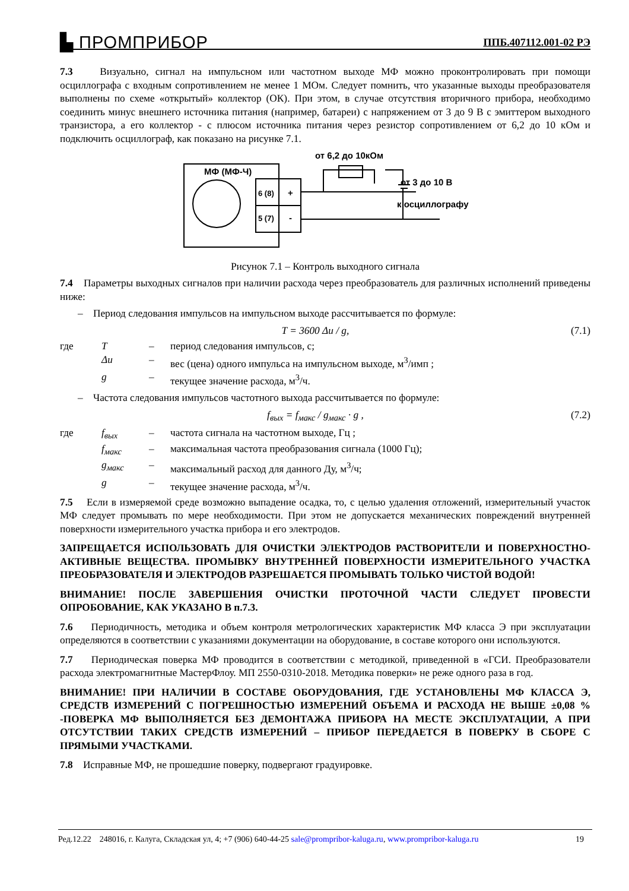▙ ПРОМПРИБОР ППБ.407112.001-02 РЭ
7.3 Визуально, сигнал на импульсном или частотном выходе МФ можно проконтролировать при помощи осциллографа с входным сопротивлением не менее 1 МОм. Следует помнить, что указанные выходы преобразователя выполнены по схеме «открытый» коллектор (ОК). При этом, в случае отсутствия вторичного прибора, необходимо соединить минус внешнего источника питания (например, батареи) с напряжением от 3 до 9 В с эмиттером выходного транзистора, а его коллектор - с плюсом источника питания через резистор сопротивлением от 6,2 до 10 кОм и подключить осциллограф, как показано на рисунке 7.1.
от 6,2 до 10кОм
МФ (МФ-Ч)
6 (8)
+
5 (7)
-
от 3 до 10 В
к осциллографу
Рисунок 7.1 – Контроль выходного сигнала
7.4 Параметры выходных сигналов при наличии расхода через преобразователь для различных исполнений приведены ниже:
– Период следования импульсов на импульсном выходе рассчитывается по формуле:
T = 3600 Δu / g, (7.1)
| где | T | – | период следования импульсов, с; |
| | Δu | – | вес (цена) одного импульса на импульсном выходе, м<sup>3</sup>/имп ; |
| | g | – | текущее значение расхода, м<sup>3</sup>/ч. |
– Частота следования импульсов частотного выхода рассчитывается по формуле:
f<sub>вых</sub> = f<sub>макс</sub> / g<sub>макс</sub> · g , (7.2)
| где | f<sub>вых</sub> | – | частота сигнала на частотном выходе, Гц ; |
| | f<sub>макс</sub> | – | максимальная частота преобразования сигнала (1000 Гц); |
| | g<sub>макс</sub> | – | максимальный расход для данного Ду, м<sup>3</sup>/ч; |
| | g | – | текущее значение расхода, м<sup>3</sup>/ч. |
7.5 Если в измеряемой среде возможно выпадение осадка, то, с целью удаления отложений, измерительный участок МФ следует промывать по мере необходимости. При этом не допускается механических повреждений внутренней поверхности измерительного участка прибора и его электродов.
ЗАПРЕЩАЕТСЯ ИСПОЛЬЗОВАТЬ ДЛЯ ОЧИСТКИ ЭЛЕКТРОДОВ РАСТВОРИТЕЛИ И ПОВЕРХНОСТНО-АКТИВНЫЕ ВЕЩЕСТВА. ПРОМЫВКУ ВНУТРЕННЕЙ ПОВЕРХНОСТИ ИЗМЕРИТЕЛЬНОГО УЧАСТКА ПРЕОБРАЗОВАТЕЛЯ И ЭЛЕКТРОДОВ РАЗРЕШАЕТСЯ ПРОМЫВАТЬ ТОЛЬКО ЧИСТОЙ ВОДОЙ!
ВНИМАНИЕ! ПОСЛЕ ЗАВЕРШЕНИЯ ОЧИСТКИ ПРОТОЧНОЙ ЧАСТИ СЛЕДУЕТ ПРОВЕСТИ ОПРОБОВАНИЕ, КАК УКАЗАНО В п.7.3.
7.6 Периодичность, методика и объем контроля метрологических характеристик МФ класса Э при эксплуатации определяются в соответствии с указаниями документации на оборудование, в составе которого они используются.
7.7 Периодическая поверка МФ проводится в соответствии с методикой, приведенной в «ГСИ. Преобразователи расхода электромагнитные МастерФлоу. МП 2550-0310-2018. Методика поверки» не реже одного раза в год.
ВНИМАНИЕ! ПРИ НАЛИЧИИ В СОСТАВЕ ОБОРУДОВАНИЯ, ГДЕ УСТАНОВЛЕНЫ МФ КЛАССА Э, СРЕДСТВ ИЗМЕРЕНИЙ С ПОГРЕШНОСТЬЮ ИЗМЕРЕНИЙ ОБЪЕМА И РАСХОДА НЕ ВЫШЕ ±0,08 % -ПОВЕРКА МФ ВЫПОЛНЯЕТСЯ БЕЗ ДЕМОНТАЖА ПРИБОРА НА МЕСТЕ ЭКСПЛУАТАЦИИ, А ПРИ ОТСУТСТВИИ ТАКИХ СРЕДСТВ ИЗМЕРЕНИЙ – ПРИБОР ПЕРЕДАЕТСЯ В ПОВЕРКУ В СБОРЕ С ПРЯМЫМИ УЧАСТКАМИ.
7.8 Исправные МФ, не прошедшие поверку, подвергают градуировке.
Ред.12.22 248016, г. Калуга, Складская ул, 4; +7 (906) 640-44-25 sale@prompribor-kaluga.ru, www.prompribor-kaluga.ru 19